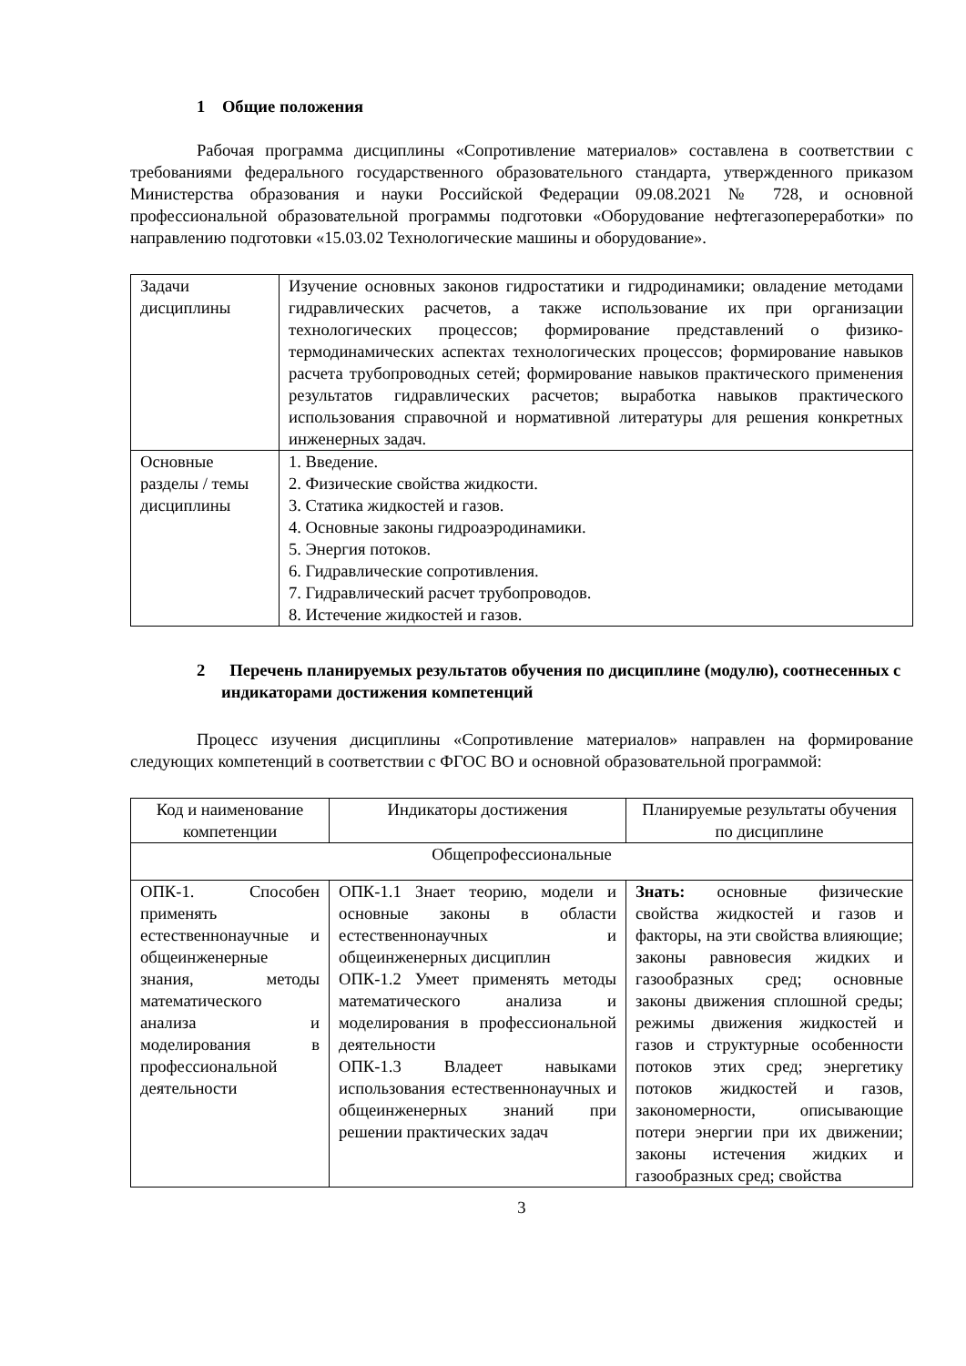1 Общие положения
Рабочая программа дисциплины «Сопротивление материалов» составлена в соответствии с требованиями федерального государственного образовательного стандарта, утвержденного приказом Министерства образования и науки Российской Федерации 09.08.2021 № 728, и основной профессиональной образовательной программы подготовки «Оборудование нефтегазопереработки» по направлению подготовки «15.03.02 Технологические машины и оборудование».
| Задачи дисциплины | Изучение основных законов гидростатики и гидродинамики; овладение методами гидравлических расчетов, а также использование их при организации технологических процессов; формирование представлений о физико-термодинамических аспектах технологических процессов; формирование навыков расчета трубопроводных сетей; формирование навыков практического применения результатов гидравлических расчетов; выработка навыков практического использования справочной и нормативной литературы для решения конкретных инженерных задач. |
| Основные разделы / темы дисциплины | 1. Введение. 2. Физические свойства жидкости. 3. Статика жидкостей и газов. 4. Основные законы гидроаэродинамики. 5. Энергия потоков. 6. Гидравлические сопротивления. 7. Гидравлический расчет трубопроводов. 8. Истечение жидкостей и газов. |
2 Перечень планируемых результатов обучения по дисциплине (модулю), соотнесенных с индикаторами достижения компетенций
Процесс изучения дисциплины «Сопротивление материалов» направлен на формирование следующих компетенций в соответствии с ФГОС ВО и основной образовательной программой:
| Код и наименование компетенции | Индикаторы достижения | Планируемые результаты обучения по дисциплине |
| Общепрофессиональные | | |
| ОПК-1. Способен применять естественнонаучные и общеинженерные знания, методы математического анализа и моделирования в профессиональной деятельности | ОПК-1.1 Знает теорию, модели и основные законы в области естественнонаучных и общеинженерных дисциплин ОПК-1.2 Умеет применять методы математического анализа и моделирования в профессиональной деятельности ОПК-1.3 Владеет навыками использования естественнонаучных и общеинженерных знаний при решении практических задач | Знать: основные физические свойства жидкостей и газов и факторы, на эти свойства влияющие; законы равновесия жидких и газообразных сред; основные законы движения сплошной среды; режимы движения жидкостей и газов и структурные особенности потоков этих сред; энергетику потоков жидкостей и газов, закономерности, описывающие потери энергии при их движении; законы истечения жидких и газообразных сред; свойства |
3